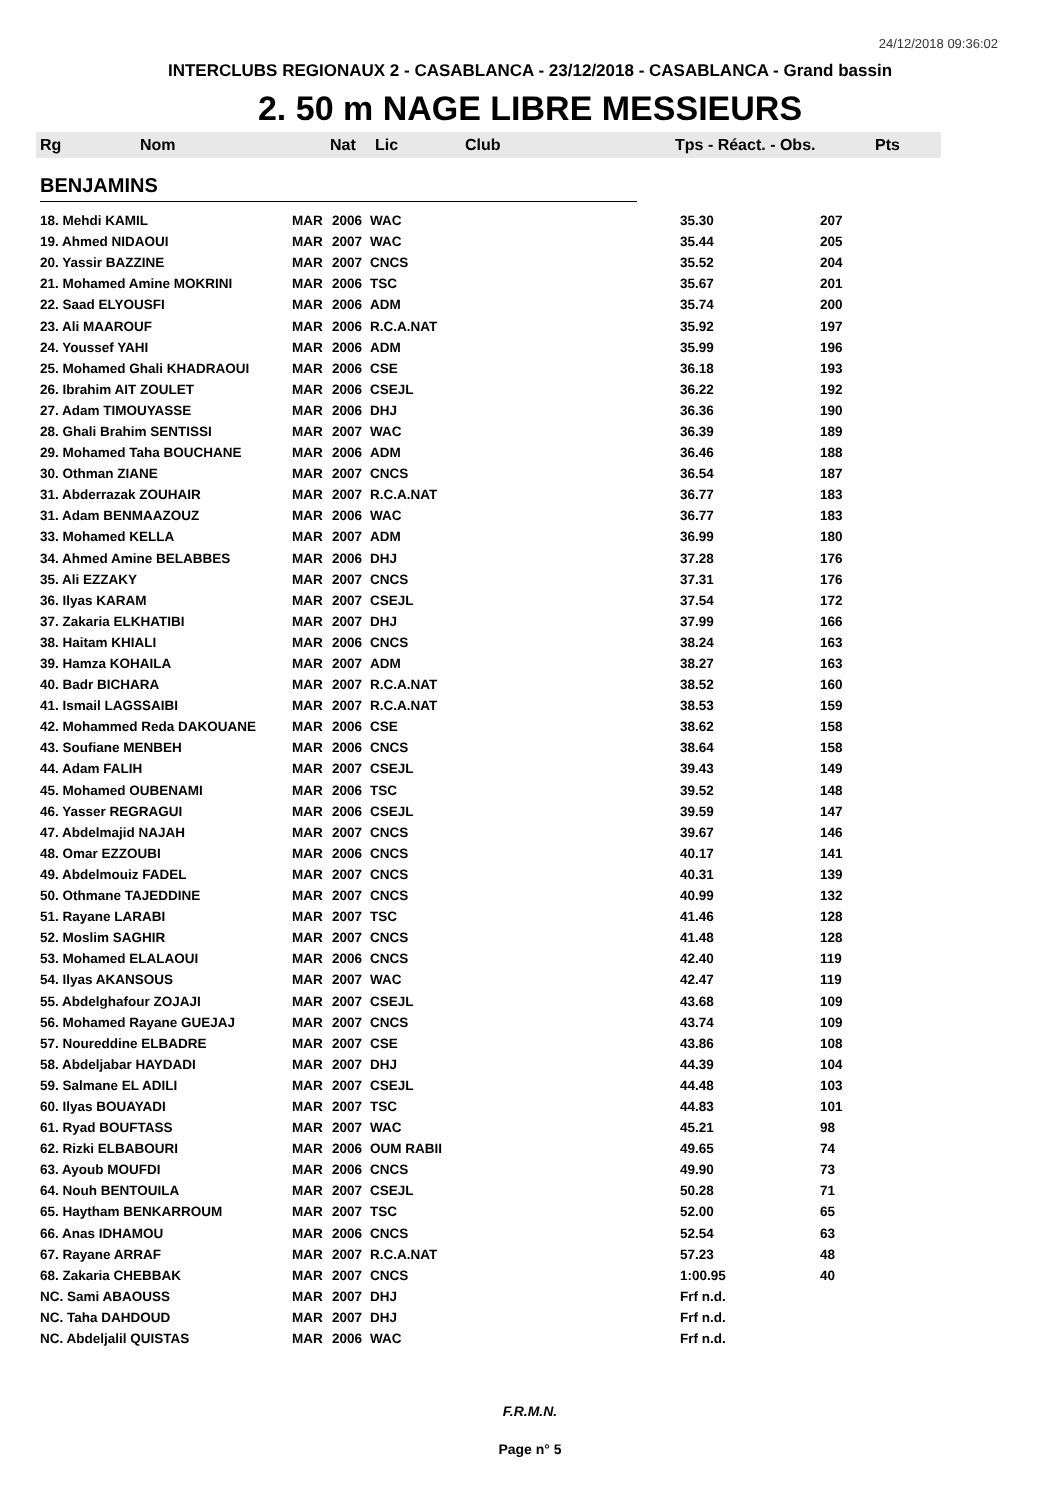24/12/2018 09:36:02
INTERCLUBS REGIONAUX 2 - CASABLANCA - 23/12/2018 - CASABLANCA - Grand bassin
2. 50 m NAGE LIBRE MESSIEURS
Rg Nom Nat Lic Club Tps - Réact. - Obs. Pts
BENJAMINS
| 18. Mehdi KAMIL | MAR | 2006 | WAC | 35.30 | 207 |
| 19. Ahmed NIDAOUI | MAR | 2007 | WAC | 35.44 | 205 |
| 20. Yassir BAZZINE | MAR | 2007 | CNCS | 35.52 | 204 |
| 21. Mohamed Amine MOKRINI | MAR | 2006 | TSC | 35.67 | 201 |
| 22. Saad ELYOUSFI | MAR | 2006 | ADM | 35.74 | 200 |
| 23. Ali MAAROUF | MAR | 2006 | R.C.A.NAT | 35.92 | 197 |
| 24. Youssef YAHI | MAR | 2006 | ADM | 35.99 | 196 |
| 25. Mohamed Ghali KHADRAOUI | MAR | 2006 | CSE | 36.18 | 193 |
| 26. Ibrahim AIT ZOULET | MAR | 2006 | CSEJL | 36.22 | 192 |
| 27. Adam TIMOUYASSE | MAR | 2006 | DHJ | 36.36 | 190 |
| 28. Ghali Brahim SENTISSI | MAR | 2007 | WAC | 36.39 | 189 |
| 29. Mohamed Taha BOUCHANE | MAR | 2006 | ADM | 36.46 | 188 |
| 30. Othman ZIANE | MAR | 2007 | CNCS | 36.54 | 187 |
| 31. Abderrazak ZOUHAIR | MAR | 2007 | R.C.A.NAT | 36.77 | 183 |
| 31. Adam BENMAAZOUZ | MAR | 2006 | WAC | 36.77 | 183 |
| 33. Mohamed KELLA | MAR | 2007 | ADM | 36.99 | 180 |
| 34. Ahmed Amine BELABBES | MAR | 2006 | DHJ | 37.28 | 176 |
| 35. Ali EZZAKY | MAR | 2007 | CNCS | 37.31 | 176 |
| 36. Ilyas KARAM | MAR | 2007 | CSEJL | 37.54 | 172 |
| 37. Zakaria ELKHATIBI | MAR | 2007 | DHJ | 37.99 | 166 |
| 38. Haitam KHIALI | MAR | 2006 | CNCS | 38.24 | 163 |
| 39. Hamza KOHAILA | MAR | 2007 | ADM | 38.27 | 163 |
| 40. Badr BICHARA | MAR | 2007 | R.C.A.NAT | 38.52 | 160 |
| 41. Ismail LAGSSAIBI | MAR | 2007 | R.C.A.NAT | 38.53 | 159 |
| 42. Mohammed Reda DAKOUANE | MAR | 2006 | CSE | 38.62 | 158 |
| 43. Soufiane MENBEH | MAR | 2006 | CNCS | 38.64 | 158 |
| 44. Adam FALIH | MAR | 2007 | CSEJL | 39.43 | 149 |
| 45. Mohamed OUBENAMI | MAR | 2006 | TSC | 39.52 | 148 |
| 46. Yasser REGRAGUI | MAR | 2006 | CSEJL | 39.59 | 147 |
| 47. Abdelmajid NAJAH | MAR | 2007 | CNCS | 39.67 | 146 |
| 48. Omar EZZOUBI | MAR | 2006 | CNCS | 40.17 | 141 |
| 49. Abdelmouiz FADEL | MAR | 2007 | CNCS | 40.31 | 139 |
| 50. Othmane TAJEDDINE | MAR | 2007 | CNCS | 40.99 | 132 |
| 51. Rayane LARABI | MAR | 2007 | TSC | 41.46 | 128 |
| 52. Moslim SAGHIR | MAR | 2007 | CNCS | 41.48 | 128 |
| 53. Mohamed ELALAOUI | MAR | 2006 | CNCS | 42.40 | 119 |
| 54. Ilyas AKANSOUS | MAR | 2007 | WAC | 42.47 | 119 |
| 55. Abdelghafour ZOJAJI | MAR | 2007 | CSEJL | 43.68 | 109 |
| 56. Mohamed Rayane GUEJAJ | MAR | 2007 | CNCS | 43.74 | 109 |
| 57. Noureddine ELBADRE | MAR | 2007 | CSE | 43.86 | 108 |
| 58. Abdeljabar HAYDADI | MAR | 2007 | DHJ | 44.39 | 104 |
| 59. Salmane EL ADILI | MAR | 2007 | CSEJL | 44.48 | 103 |
| 60. Ilyas BOUAYADI | MAR | 2007 | TSC | 44.83 | 101 |
| 61. Ryad BOUFTASS | MAR | 2007 | WAC | 45.21 | 98 |
| 62. Rizki ELBABOURI | MAR | 2006 | OUM RABII | 49.65 | 74 |
| 63. Ayoub MOUFDI | MAR | 2006 | CNCS | 49.90 | 73 |
| 64. Nouh BENTOUILA | MAR | 2007 | CSEJL | 50.28 | 71 |
| 65. Haytham BENKARROUM | MAR | 2007 | TSC | 52.00 | 65 |
| 66. Anas IDHAMOU | MAR | 2006 | CNCS | 52.54 | 63 |
| 67. Rayane ARRAF | MAR | 2007 | R.C.A.NAT | 57.23 | 48 |
| 68. Zakaria CHEBBAK | MAR | 2007 | CNCS | 1:00.95 | 40 |
| NC. Sami ABAOUSS | MAR | 2007 | DHJ | Frf n.d. | |
| NC. Taha DAHDOUD | MAR | 2007 | DHJ | Frf n.d. | |
| NC. Abdeljalil QUISTAS | MAR | 2006 | WAC | Frf n.d. | |
F.R.M.N.
Page n° 5